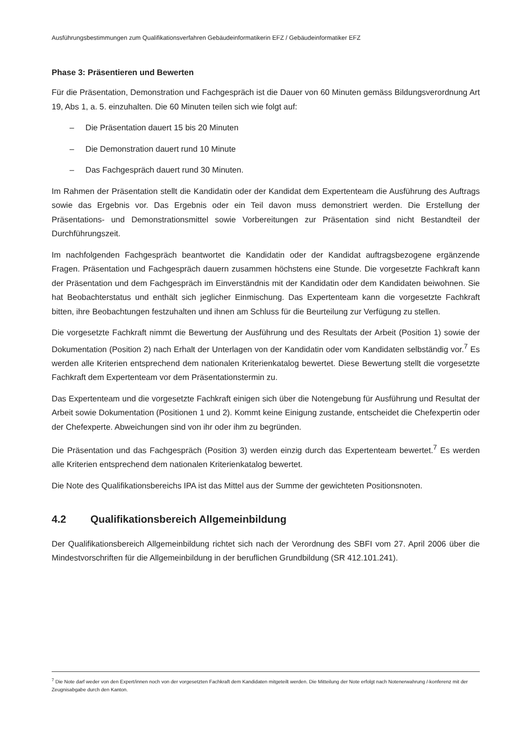Ausführungsbestimmungen zum Qualifikationsverfahren Gebäudeinformatikerin EFZ / Gebäudeinformatiker EFZ
Phase 3: Präsentieren und Bewerten
Für die Präsentation, Demonstration und Fachgespräch ist die Dauer von 60 Minuten gemäss Bildungsverordnung Art 19, Abs 1, a. 5. einzuhalten. Die 60 Minuten teilen sich wie folgt auf:
– Die Präsentation dauert 15 bis 20 Minuten
– Die Demonstration dauert rund 10 Minute
– Das Fachgespräch dauert rund 30 Minuten.
Im Rahmen der Präsentation stellt die Kandidatin oder der Kandidat dem Expertenteam die Ausführung des Auftrags sowie das Ergebnis vor. Das Ergebnis oder ein Teil davon muss demonstriert werden. Die Erstellung der Präsentations- und Demonstrationsmittel sowie Vorbereitungen zur Präsentation sind nicht Bestandteil der Durchführungszeit.
Im nachfolgenden Fachgespräch beantwortet die Kandidatin oder der Kandidat auftragsbezogene ergänzende Fragen. Präsentation und Fachgespräch dauern zusammen höchstens eine Stunde. Die vorgesetzte Fachkraft kann der Präsentation und dem Fachgespräch im Einverständnis mit der Kandidatin oder dem Kandidaten beiwohnen. Sie hat Beobachterstatus und enthält sich jeglicher Einmischung. Das Expertenteam kann die vorgesetzte Fachkraft bitten, ihre Beobachtungen festzuhalten und ihnen am Schluss für die Beurteilung zur Verfügung zu stellen.
Die vorgesetzte Fachkraft nimmt die Bewertung der Ausführung und des Resultats der Arbeit (Position 1) sowie der Dokumentation (Position 2) nach Erhalt der Unterlagen von der Kandidatin oder vom Kandidaten selbständig vor.<sup>7</sup> Es werden alle Kriterien entsprechend dem nationalen Kriterienkatalog bewertet. Diese Bewertung stellt die vorgesetzte Fachkraft dem Expertenteam vor dem Präsentationstermin zu.
Das Expertenteam und die vorgesetzte Fachkraft einigen sich über die Notengebung für Ausführung und Resultat der Arbeit sowie Dokumentation (Positionen 1 und 2). Kommt keine Einigung zustande, entscheidet die Chefexpertin oder der Chefexperte. Abweichungen sind von ihr oder ihm zu begründen.
Die Präsentation und das Fachgespräch (Position 3) werden einzig durch das Expertenteam bewertet.<sup>7</sup> Es werden alle Kriterien entsprechend dem nationalen Kriterienkatalog bewertet.
Die Note des Qualifikationsbereichs IPA ist das Mittel aus der Summe der gewichteten Positionsnoten.
4.2 Qualifikationsbereich Allgemeinbildung
Der Qualifikationsbereich Allgemeinbildung richtet sich nach der Verordnung des SBFI vom 27. April 2006 über die Mindestvorschriften für die Allgemeinbildung in der beruflichen Grundbildung (SR 412.101.241).
<sup>7</sup> Die Note darf weder von den Expert/innen noch von der vorgesetzten Fachkraft dem Kandidaten mitgeteilt werden. Die Mitteilung der Note erfolgt nach Notenerwahrung /-konferenz mit der Zeugnisabgabe durch den Kanton.